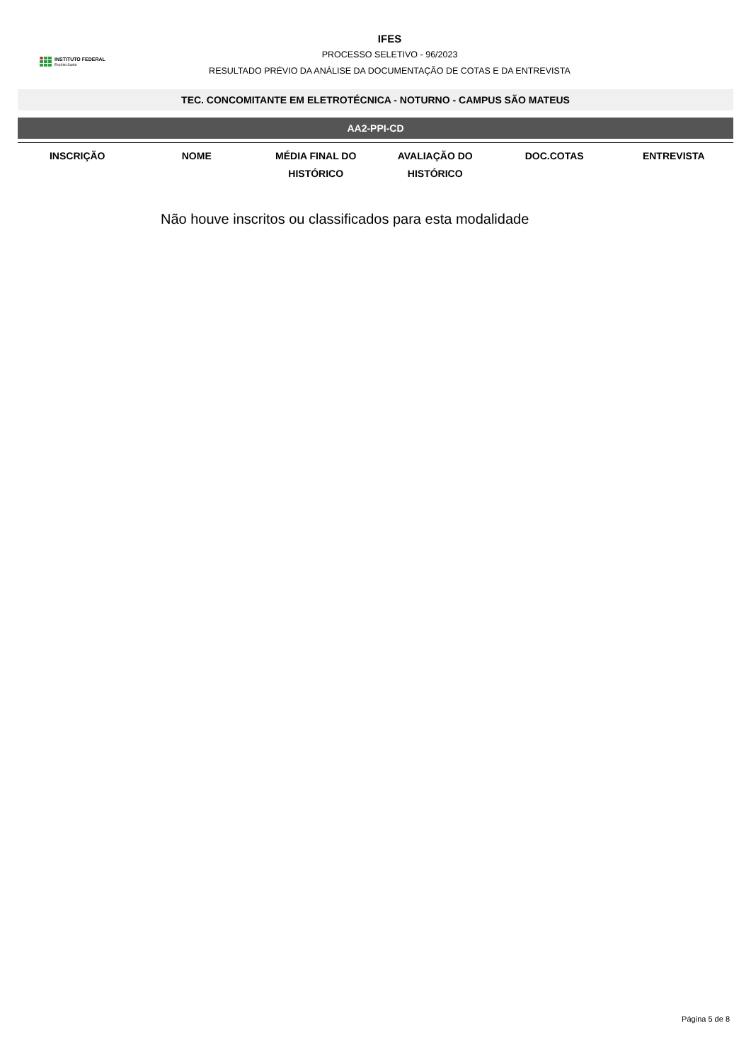INSTITUTO FEDERAL
Espírito Santo
IFES
PROCESSO SELETIVO - 96/2023
RESULTADO PRÉVIO DA ANÁLISE DA DOCUMENTAÇÃO DE COTAS E DA ENTREVISTA
TEC. CONCOMITANTE EM ELETROTÉCNICA - NOTURNO - CAMPUS SÃO MATEUS
AA2-PPI-CD
| INSCRIÇÃO | NOME | MÉDIA FINAL DO HISTÓRICO | AVALIAÇÃO DO HISTÓRICO | DOC.COTAS | ENTREVISTA |
| --- | --- | --- | --- | --- | --- |
Não houve inscritos ou classificados para esta modalidade
Página 5 de 8